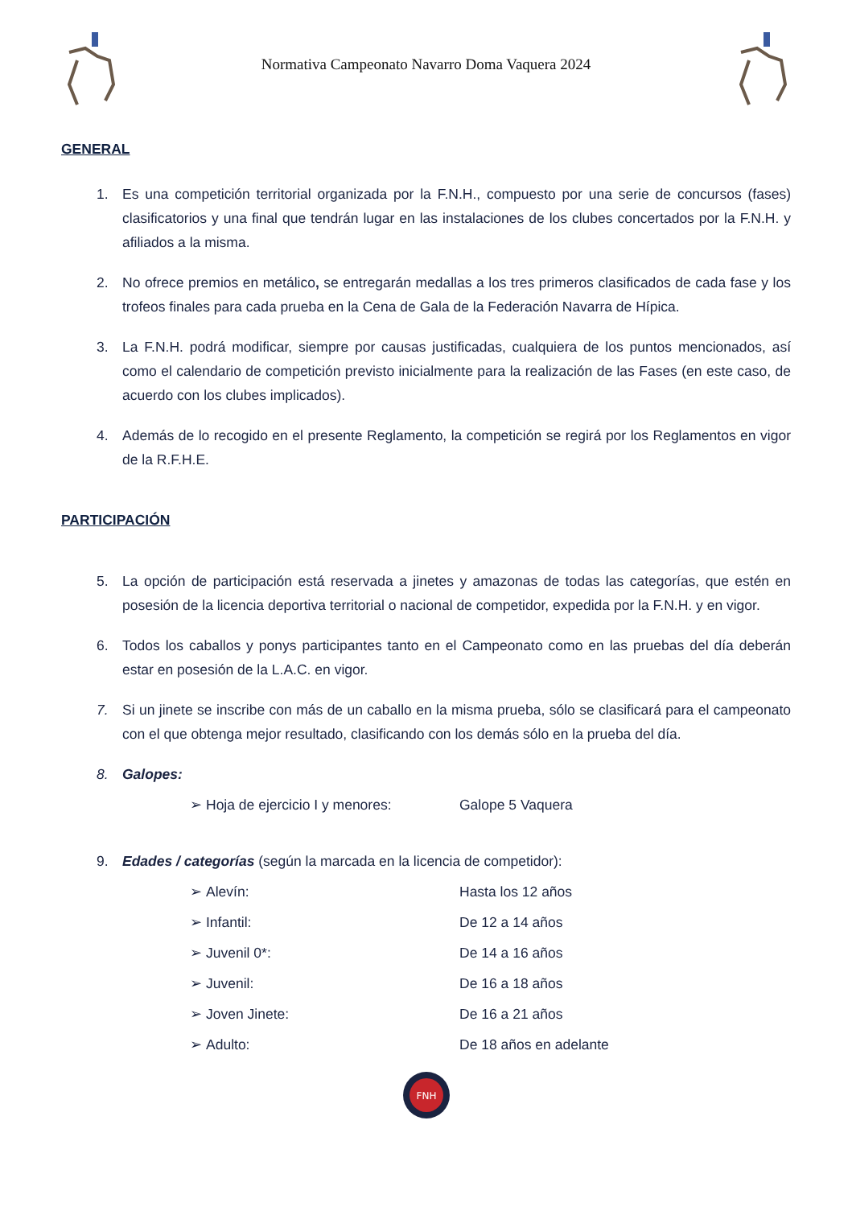Normativa Campeonato Navarro Doma Vaquera 2024
GENERAL
1. Es una competición territorial organizada por la F.N.H., compuesto por una serie de concursos (fases) clasificatorios y una final que tendrán lugar en las instalaciones de los clubes concertados por la F.N.H. y afiliados a la misma.
2. No ofrece premios en metálico, se entregarán medallas a los tres primeros clasificados de cada fase y los trofeos finales para cada prueba en la Cena de Gala de la Federación Navarra de Hípica.
3. La F.N.H. podrá modificar, siempre por causas justificadas, cualquiera de los puntos mencionados, así como el calendario de competición previsto inicialmente para la realización de las Fases (en este caso, de acuerdo con los clubes implicados).
4. Además de lo recogido en el presente Reglamento, la competición se regirá por los Reglamentos en vigor de la R.F.H.E.
PARTICIPACIÓN
5. La opción de participación está reservada a jinetes y amazonas de todas las categorías, que estén en posesión de la licencia deportiva territorial o nacional de competidor, expedida por la F.N.H. y en vigor.
6. Todos los caballos y ponys participantes tanto en el Campeonato como en las pruebas del día deberán estar en posesión de la L.A.C. en vigor.
7. Si un jinete se inscribe con más de un caballo en la misma prueba, sólo se clasificará para el campeonato con el que obtenga mejor resultado, clasificando con los demás sólo en la prueba del día.
8. Galopes:
➢ Hoja de ejercicio I y menores: Galope 5 Vaquera
9. Edades / categorías (según la marcada en la licencia de competidor):
➢ Alevín: Hasta los 12 años
➢ Infantil: De 12 a 14 años
➢ Juvenil 0*: De 14 a 16 años
➢ Juvenil: De 16 a 18 años
➢ Joven Jinete: De 16 a 21 años
➢ Adulto: De 18 años en adelante
FNH